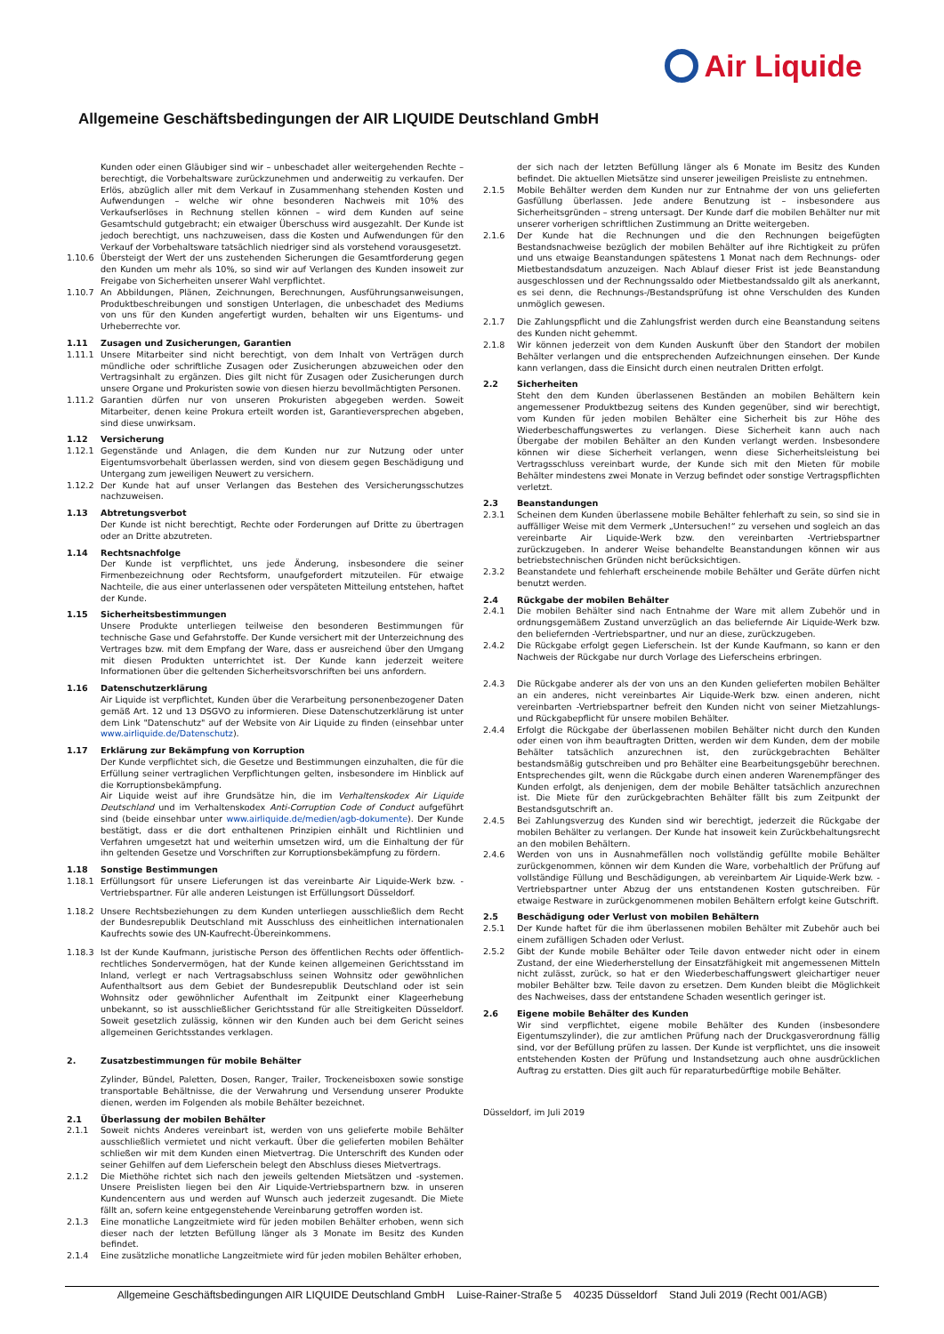Air Liquide
Allgemeine Geschäftsbedingungen der AIR LIQUIDE Deutschland GmbH
Kunden oder einen Gläubiger sind wir – unbeschadet aller weitergehenden Rechte – berechtigt, die Vorbehaltsware zurückzunehmen und anderweitig zu verkaufen. Der Erlös, abzüglich aller mit dem Verkauf in Zusammenhang stehenden Kosten und Aufwendungen – welche wir ohne besonderen Nachweis mit 10% des Verkaufserlöses in Rechnung stellen können – wird dem Kunden auf seine Gesamtschuld gutgebracht; ein etwaiger Überschuss wird ausgezahlt. Der Kunde ist jedoch berechtigt, uns nachzuweisen, dass die Kosten und Aufwendungen für den Verkauf der Vorbehaltsware tatsächlich niedriger sind als vorstehend vorausgesetzt.
1.10.6 Übersteigt der Wert der uns zustehenden Sicherungen die Gesamtforderung gegen den Kunden um mehr als 10%, so sind wir auf Verlangen des Kunden insoweit zur Freigabe von Sicherheiten unserer Wahl verpflichtet.
1.10.7 An Abbildungen, Plänen, Zeichnungen, Berechnungen, Ausführungsanweisungen, Produktbeschreibungen und sonstigen Unterlagen, die unbeschadet des Mediums von uns für den Kunden angefertigt wurden, behalten wir uns Eigentums- und Urheberrechte vor.
1.11 Zusagen und Zusicherungen, Garantien
1.11.1 Unsere Mitarbeiter sind nicht berechtigt, von dem Inhalt von Verträgen durch mündliche oder schriftliche Zusagen oder Zusicherungen abzuweichen oder den Vertragsinhalt zu ergänzen. Dies gilt nicht für Zusagen oder Zusicherungen durch unsere Organe und Prokuristen sowie von diesen hierzu bevollmächtigten Personen.
1.11.2 Garantien dürfen nur von unseren Prokuristen abgegeben werden. Soweit Mitarbeiter, denen keine Prokura erteilt worden ist, Garantieversprechen abgeben, sind diese unwirksam.
1.12 Versicherung
1.12.1 Gegenstände und Anlagen, die dem Kunden nur zur Nutzung oder unter Eigentumsvorbehalt überlassen werden, sind von diesem gegen Beschädigung und Untergang zum jeweiligen Neuwert zu versichern.
1.12.2 Der Kunde hat auf unser Verlangen das Bestehen des Versicherungsschutzes nachzuweisen.
1.13 Abtretungsverbot
Der Kunde ist nicht berechtigt, Rechte oder Forderungen auf Dritte zu übertragen oder an Dritte abzutreten.
1.14 Rechtsnachfolge
Der Kunde ist verpflichtet, uns jede Änderung, insbesondere die seiner Firmenbezeichnung oder Rechtsform, unaufgefordert mitzuteilen. Für etwaige Nachteile, die aus einer unterlassenen oder verspäteten Mitteilung entstehen, haftet der Kunde.
1.15 Sicherheitsbestimmungen
Unsere Produkte unterliegen teilweise den besonderen Bestimmungen für technische Gase und Gefahrstoffe. Der Kunde versichert mit der Unterzeichnung des Vertrages bzw. mit dem Empfang der Ware, dass er ausreichend über den Umgang mit diesen Produkten unterrichtet ist. Der Kunde kann jederzeit weitere Informationen über die geltenden Sicherheitsvorschriften bei uns anfordern.
1.16 Datenschutzerklärung
Air Liquide ist verpflichtet, Kunden über die Verarbeitung personenbezogener Daten gemäß Art. 12 und 13 DSGVO zu informieren. Diese Datenschutzerklärung ist unter dem Link "Datenschutz" auf der Website von Air Liquide zu finden (einsehbar unter www.airliquide.de/Datenschutz).
1.17 Erklärung zur Bekämpfung von Korruption
Der Kunde verpflichtet sich, die Gesetze und Bestimmungen einzuhalten, die für die Erfüllung seiner vertraglichen Verpflichtungen gelten, insbesondere im Hinblick auf die Korruptionsbekämpfung.
Air Liquide weist auf ihre Grundsätze hin, die im Verhaltenskodex Air Liquide Deutschland und im Verhaltenskodex Anti-Corruption Code of Conduct aufgeführt sind (beide einsehbar unter www.airliquide.de/medien/agb-dokumente). Der Kunde bestätigt, dass er die dort enthaltenen Prinzipien einhält und Richtlinien und Verfahren umgesetzt hat und weiterhin umsetzen wird, um die Einhaltung der für ihn geltenden Gesetze und Vorschriften zur Korruptionsbekämpfung zu fördern.
1.18 Sonstige Bestimmungen
1.18.1 Erfüllungsort für unsere Lieferungen ist das vereinbarte Air Liquide-Werk bzw. -Vertriebspartner. Für alle anderen Leistungen ist Erfüllungsort Düsseldorf.
1.18.2 Unsere Rechtsbeziehungen zu dem Kunden unterliegen ausschließlich dem Recht der Bundesrepublik Deutschland mit Ausschluss des einheitlichen internationalen Kaufrechts sowie des UN-Kaufrecht-Übereinkommens.
1.18.3 Ist der Kunde Kaufmann, juristische Person des öffentlichen Rechts oder öffentlich-rechtliches Sondervermögen, hat der Kunde keinen allgemeinen Gerichtsstand im Inland, verlegt er nach Vertragsabschluss seinen Wohnsitz oder gewöhnlichen Aufenthaltsort aus dem Gebiet der Bundesrepublik Deutschland oder ist sein Wohnsitz oder gewöhnlicher Aufenthalt im Zeitpunkt einer Klageerhebung unbekannt, so ist ausschließlicher Gerichtsstand für alle Streitigkeiten Düsseldorf. Soweit gesetzlich zulässig, können wir den Kunden auch bei dem Gericht seines allgemeinen Gerichtsstandes verklagen.
2. Zusatzbestimmungen für mobile Behälter
Zylinder, Bündel, Paletten, Dosen, Ranger, Trailer, Trockeneisboxen sowie sonstige transportable Behältnisse, die der Verwahrung und Versendung unserer Produkte dienen, werden im Folgenden als mobile Behälter bezeichnet.
2.1 Überlassung der mobilen Behälter
2.1.1 Soweit nichts Anderes vereinbart ist, werden von uns gelieferte mobile Behälter ausschließlich vermietet und nicht verkauft. Über die gelieferten mobilen Behälter schließen wir mit dem Kunden einen Mietvertrag. Die Unterschrift des Kunden oder seiner Gehilfen auf dem Lieferschein belegt den Abschluss dieses Mietvertrags.
2.1.2 Die Miethöhe richtet sich nach den jeweils geltenden Mietsätzen und -systemen. Unsere Preislisten liegen bei den Air Liquide-Vertriebspartnern bzw. in unseren Kundencentern aus und werden auf Wunsch auch jederzeit zugesandt. Die Miete fällt an, sofern keine entgegenstehende Vereinbarung getroffen worden ist.
2.1.3 Eine monatliche Langzeitmiete wird für jeden mobilen Behälter erhoben, wenn sich dieser nach der letzten Befüllung länger als 3 Monate im Besitz des Kunden befindet.
2.1.4 Eine zusätzliche monatliche Langzeitmiete wird für jeden mobilen Behälter erhoben,
der sich nach der letzten Befüllung länger als 6 Monate im Besitz des Kunden befindet. Die aktuellen Mietsätze sind unserer jeweiligen Preisliste zu entnehmen.
2.1.5 Mobile Behälter werden dem Kunden nur zur Entnahme der von uns gelieferten Gasfüllung überlassen. Jede andere Benutzung ist – insbesondere aus Sicherheitsgründen – streng untersagt. Der Kunde darf die mobilen Behälter nur mit unserer vorherigen schriftlichen Zustimmung an Dritte weitergeben.
2.1.6 Der Kunde hat die Rechnungen und die den Rechnungen beigefügten Bestandsnachweise bezüglich der mobilen Behälter auf ihre Richtigkeit zu prüfen und uns etwaige Beanstandungen spätestens 1 Monat nach dem Rechnungs- oder Mietbestandsdatum anzuzeigen. Nach Ablauf dieser Frist ist jede Beanstandung ausgeschlossen und der Rechnungssaldo oder Mietbestandssaldo gilt als anerkannt, es sei denn, die Rechnungs-/Bestandsprüfung ist ohne Verschulden des Kunden unmöglich gewesen.
2.1.7 Die Zahlungspflicht und die Zahlungsfrist werden durch eine Beanstandung seitens des Kunden nicht gehemmt.
2.1.8 Wir können jederzeit von dem Kunden Auskunft über den Standort der mobilen Behälter verlangen und die entsprechenden Aufzeichnungen einsehen. Der Kunde kann verlangen, dass die Einsicht durch einen neutralen Dritten erfolgt.
2.2 Sicherheiten
Steht den dem Kunden überlassenen Beständen an mobilen Behältern kein angemessener Produktbezug seitens des Kunden gegenüber, sind wir berechtigt, vom Kunden für jeden mobilen Behälter eine Sicherheit bis zur Höhe des Wiederbeschaffungswertes zu verlangen. Diese Sicherheit kann auch nach Übergabe der mobilen Behälter an den Kunden verlangt werden. Insbesondere können wir diese Sicherheit verlangen, wenn diese Sicherheitsleistung bei Vertragsschluss vereinbart wurde, der Kunde sich mit den Mieten für mobile Behälter mindestens zwei Monate in Verzug befindet oder sonstige Vertragspflichten verletzt.
2.3 Beanstandungen
2.3.1 Scheinen dem Kunden überlassene mobile Behälter fehlerhaft zu sein, so sind sie in auffälliger Weise mit dem Vermerk „Untersuchen!“ zu versehen und sogleich an das vereinbarte Air Liquide-Werk bzw. den vereinbarten -Vertriebspartner zurückzugeben. In anderer Weise behandelte Beanstandungen können wir aus betriebstechnischen Gründen nicht berücksichtigen.
2.3.2 Beanstandete und fehlerhaft erscheinende mobile Behälter und Geräte dürfen nicht benutzt werden.
2.4 Rückgabe der mobilen Behälter
2.4.1 Die mobilen Behälter sind nach Entnahme der Ware mit allem Zubehör und in ordnungsgemäßem Zustand unverzüglich an das beliefernde Air Liquide-Werk bzw. den beliefernden -Vertriebspartner, und nur an diese, zurückzugeben.
2.4.2 Die Rückgabe erfolgt gegen Lieferschein. Ist der Kunde Kaufmann, so kann er den Nachweis der Rückgabe nur durch Vorlage des Lieferscheins erbringen.
2.4.3 Die Rückgabe anderer als der von uns an den Kunden gelieferten mobilen Behälter an ein anderes, nicht vereinbartes Air Liquide-Werk bzw. einen anderen, nicht vereinbarten -Vertriebspartner befreit den Kunden nicht von seiner Mietzahlungs- und Rückgabepflicht für unsere mobilen Behälter.
2.4.4 Erfolgt die Rückgabe der überlassenen mobilen Behälter nicht durch den Kunden oder einen von ihm beauftragten Dritten, werden wir dem Kunden, dem der mobile Behälter tatsächlich anzurechnen ist, den zurückgebrachten Behälter bestandsmäßig gutschreiben und pro Behälter eine Bearbeitungsgebühr berechnen. Entsprechendes gilt, wenn die Rückgabe durch einen anderen Warenempfänger des Kunden erfolgt, als denjenigen, dem der mobile Behälter tatsächlich anzurechnen ist. Die Miete für den zurückgebrachten Behälter fällt bis zum Zeitpunkt der Bestandsgutschrift an.
2.4.5 Bei Zahlungsverzug des Kunden sind wir berechtigt, jederzeit die Rückgabe der mobilen Behälter zu verlangen. Der Kunde hat insoweit kein Zurückbehaltungsrecht an den mobilen Behältern.
2.4.6 Werden von uns in Ausnahmefällen noch vollständig gefüllte mobile Behälter zurückgenommen, können wir dem Kunden die Ware, vorbehaltlich der Prüfung auf vollständige Füllung und Beschädigungen, ab vereinbartem Air Liquide-Werk bzw. -Vertriebspartner unter Abzug der uns entstandenen Kosten gutschreiben. Für etwaige Restware in zurückgenommenen mobilen Behältern erfolgt keine Gutschrift.
2.5 Beschädigung oder Verlust von mobilen Behältern
2.5.1 Der Kunde haftet für die ihm überlassenen mobilen Behälter mit Zubehör auch bei einem zufälligen Schaden oder Verlust.
2.5.2 Gibt der Kunde mobile Behälter oder Teile davon entweder nicht oder in einem Zustand, der eine Wiederherstellung der Einsatzfähigkeit mit angemessenen Mitteln nicht zulässt, zurück, so hat er den Wiederbeschaffungswert gleichartiger neuer mobiler Behälter bzw. Teile davon zu ersetzen. Dem Kunden bleibt die Möglichkeit des Nachweises, dass der entstandene Schaden wesentlich geringer ist.
2.6 Eigene mobile Behälter des Kunden
Wir sind verpflichtet, eigene mobile Behälter des Kunden (insbesondere Eigentumszylinder), die zur amtlichen Prüfung nach der Druckgasverordnung fällig sind, vor der Befüllung prüfen zu lassen. Der Kunde ist verpflichtet, uns die insoweit entstehenden Kosten der Prüfung und Instandsetzung auch ohne ausdrücklichen Auftrag zu erstatten. Dies gilt auch für reparaturbedürftige mobile Behälter.
Düsseldorf, im Juli 2019
Allgemeine Geschäftsbedingungen AIR LIQUIDE Deutschland GmbH Luise-Rainer-Straße 5 40235 Düsseldorf Stand Juli 2019 (Recht 001/AGB)